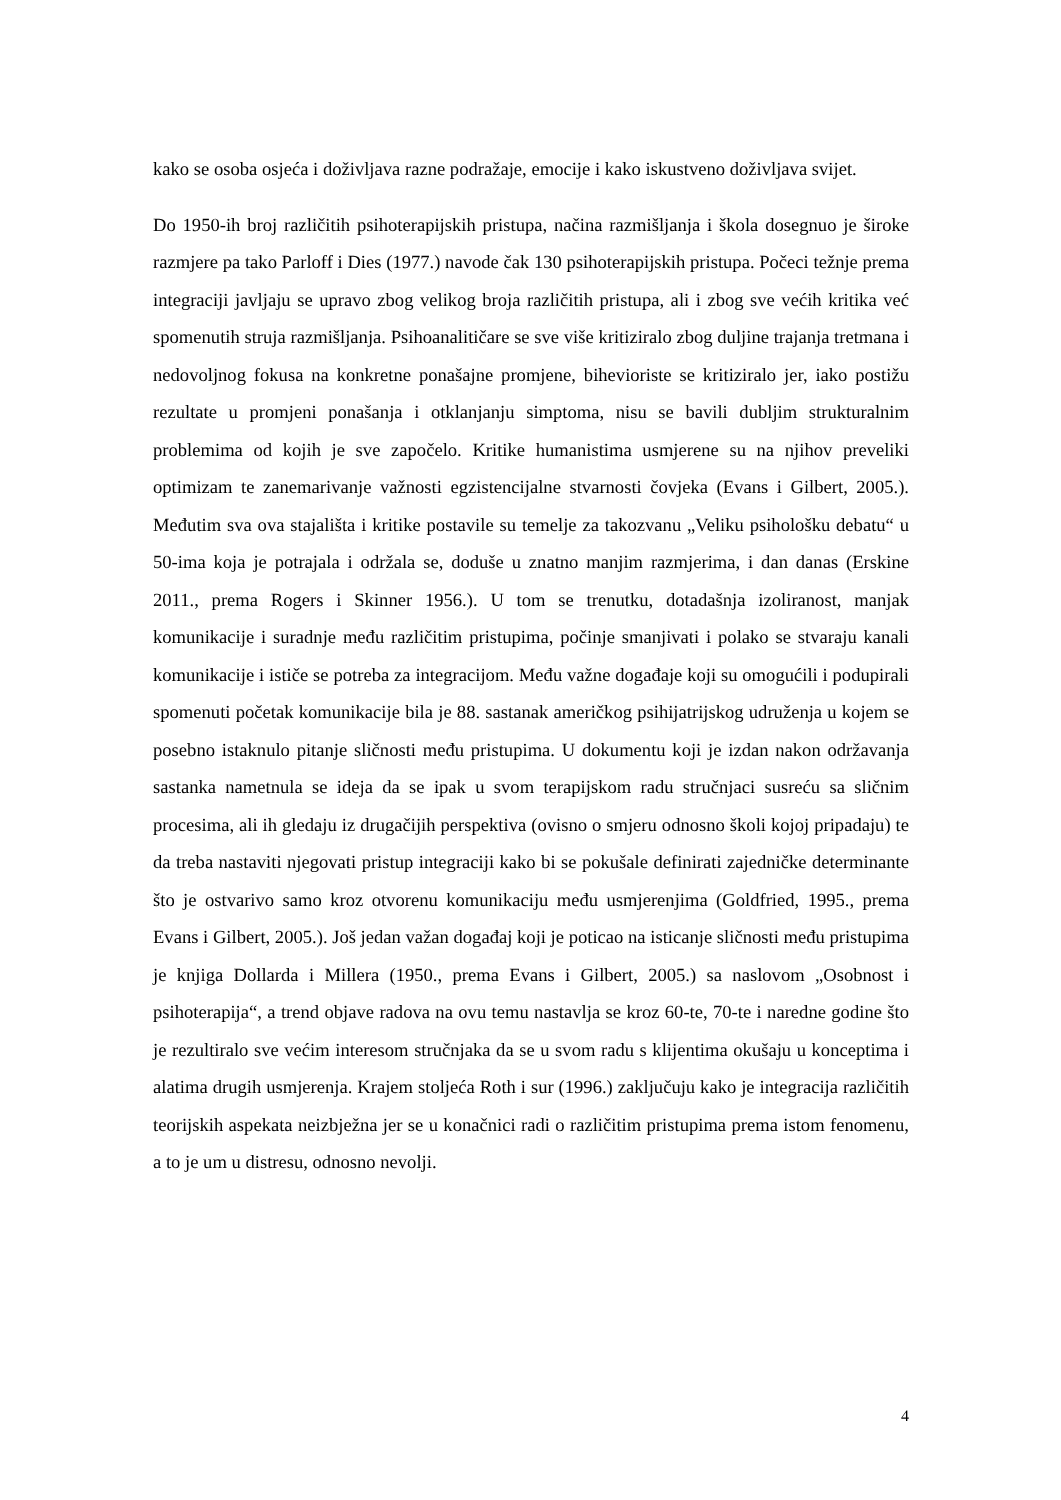kako se osoba osjeća i doživljava razne podražaje, emocije i kako iskustveno doživljava svijet.
Do 1950-ih broj različitih psihoterapijskih pristupa, načina razmišljanja i škola dosegnuo je široke razmjere pa tako Parloff i Dies (1977.) navode čak 130 psihoterapijskih pristupa. Počeci težnje prema integraciji javljaju se upravo zbog velikog broja različitih pristupa, ali i zbog sve većih kritika već spomenutih struja razmišljanja. Psihoanalitičare se sve više kritiziralo zbog duljine trajanja tretmana i nedovoljnog fokusa na konkretne ponašajne promjene, bihevioriste se kritiziralo jer, iako postižu rezultate u promjeni ponašanja i otklanjanju simptoma, nisu se bavili dubljim strukturalnim problemima od kojih je sve započelo. Kritike humanistima usmjerene su na njihov preveliki optimizam te zanemarivanje važnosti egzistencijalne stvarnosti čovjeka (Evans i Gilbert, 2005.). Međutim sva ova stajališta i kritike postavile su temelje za takozvanu „Veliku psihološku debatu“ u 50-ima koja je potrajala i održala se, doduše u znatno manjim razmjerima, i dan danas (Erskine 2011., prema Rogers i Skinner 1956.). U tom se trenutku, dotadašnja izoliranost, manjak komunikacije i suradnje među različitim pristupima, počinje smanjivati i polako se stvaraju kanali komunikacije i ističe se potreba za integracijom. Među važne događaje koji su omogućili i podupirali spomenuti početak komunikacije bila je 88. sastanak američkog psihijatrijskog udruženja u kojem se posebno istaknulo pitanje sličnosti među pristupima. U dokumentu koji je izdan nakon održavanja sastanka nametnula se ideja da se ipak u svom terapijskom radu stručnjaci susreću sa sličnim procesima, ali ih gledaju iz drugačijih perspektiva (ovisno o smjeru odnosno školi kojoj pripadaju) te da treba nastaviti njegovati pristup integraciji kako bi se pokušale definirati zajedničke determinante što je ostvarivo samo kroz otvorenu komunikaciju među usmjerenjima (Goldfried, 1995., prema Evans i Gilbert, 2005.). Još jedan važan događaj koji je poticao na isticanje sličnosti među pristupima je knjiga Dollarda i Millera (1950., prema Evans i Gilbert, 2005.) sa naslovom „Osobnost i psihoterapija“, a trend objave radova na ovu temu nastavlja se kroz 60-te, 70-te i naredne godine što je rezultiralo sve većim interesom stručnjaka da se u svom radu s klijentima okušaju u konceptima i alatima drugih usmjerenja. Krajem stoljeća Roth i sur (1996.) zaključuju kako je integracija različitih teorijskih aspekata neizbježna jer se u konačnici radi o različitim pristupima prema istom fenomenu, a to je um u distresu, odnosno nevolji.
4